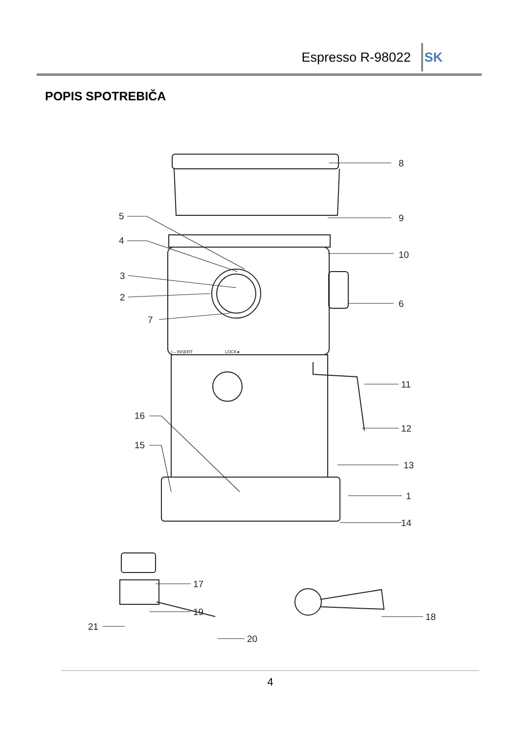Espresso R-98022 SK
POPIS SPOTREBIČA
8
9
10
6
11
12
13
1
14
5
4
3
2
7
16
15
17
19
21
20
18
I→INSERT
LOCK●
4